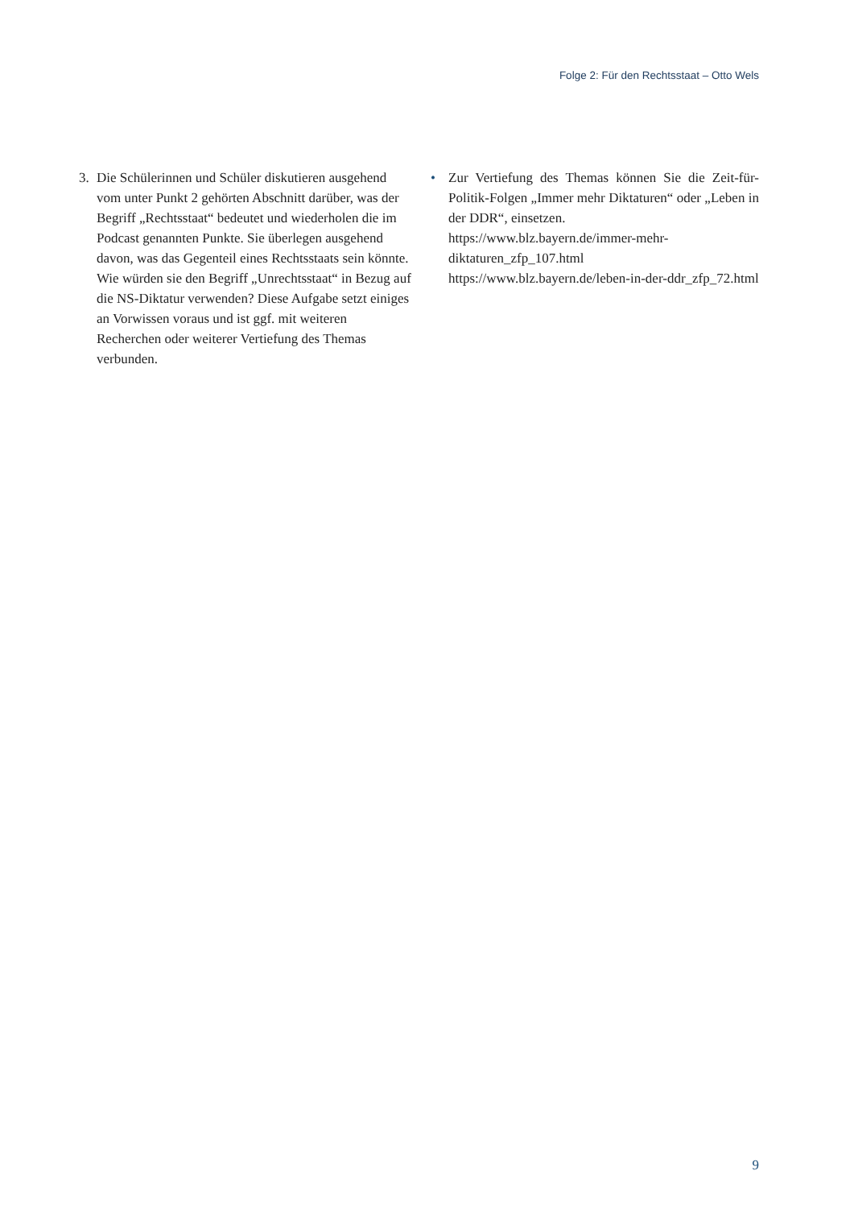Folge 2: Für den Rechtsstaat – Otto Wels
3. Die Schülerinnen und Schüler diskutieren ausgehend vom unter Punkt 2 gehörten Abschnitt darüber, was der Begriff „Rechtsstaat“ bedeutet und wiederholen die im Podcast genannten Punkte. Sie überlegen ausgehend davon, was das Gegenteil eines Rechtsstaats sein könnte. Wie würden sie den Begriff „Unrechtsstaat“ in Bezug auf die NS-Diktatur verwenden? Diese Aufgabe setzt einiges an Vorwissen voraus und ist ggf. mit weiteren Recherchen oder weiterer Vertiefung des Themas verbunden.
• Zur Vertiefung des Themas können Sie die Zeit-für-Politik-Folgen „Immer mehr Diktaturen“ oder „Leben in der DDR“, einsetzen.
https://www.blz.bayern.de/immer-mehr-diktaturen_zfp_107.html
https://www.blz.bayern.de/leben-in-der-ddr_zfp_72.html
9